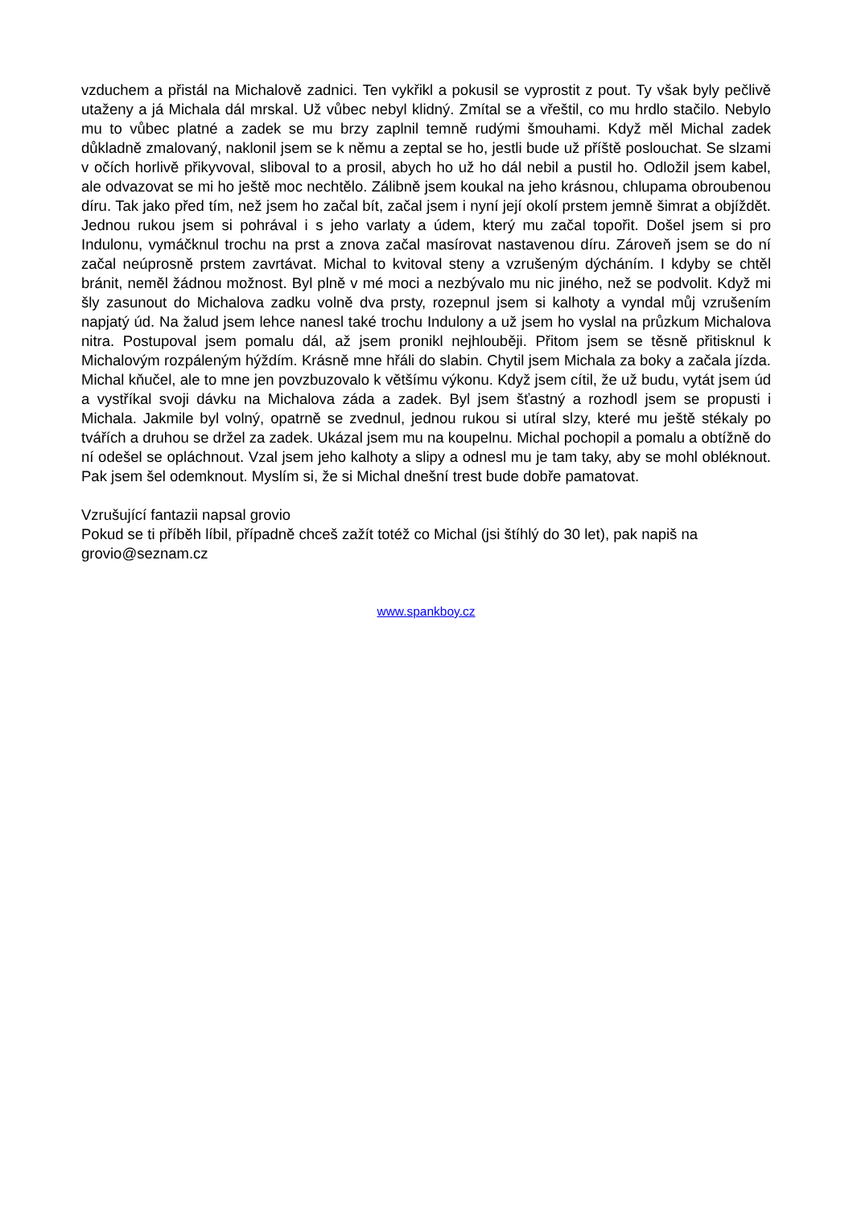vzduchem a přistál na Michalově zadnici. Ten vykřikl a pokusil se vyprostit z pout. Ty však byly pečlivě utaženy a já Michala dál mrskal. Už vůbec nebyl klidný. Zmítal se a vřeštil, co mu hrdlo stačilo. Nebylo mu to vůbec platné a zadek se mu brzy zaplnil temně rudými šmouhami. Když měl Michal zadek důkladně zmalovaný, naklonil jsem se k němu a zeptal se ho, jestli bude už příště poslouchat. Se slzami v očích horlivě přikyvoval, sliboval to a prosil, abych ho už ho dál nebil a pustil ho. Odložil jsem kabel, ale odvazovat se mi ho ještě moc nechtělo. Zálibně jsem koukal na jeho krásnou, chlupama obroubenou díru. Tak jako před tím, než jsem ho začal bít, začal jsem i nyní její okolí prstem jemně šimrat a objíždět. Jednou rukou jsem si pohrával i s jeho varlaty a údem, který mu začal topořit. Došel jsem si pro Indulonu, vymáčknul trochu na prst a znova začal masírovat nastavenou díru. Zároveň jsem se do ní začal neúprosně prstem zavrtávat. Michal to kvitoval steny a vzrušeným dýcháním. I kdyby se chtěl bránit, neměl žádnou možnost. Byl plně v mé moci a nezbývalo mu nic jiného, než se podvolit. Když mi šly zasunout do Michalova zadku volně dva prsty, rozepnul jsem si kalhoty a vyndal můj vzrušením napjatý úd. Na žalud jsem lehce nanesl také trochu Indulony a už jsem ho vyslal na průzkum Michalova nitra. Postupoval jsem pomalu dál, až jsem pronikl nejhlouběji. Přitom jsem se těsně přitisknul k Michalovým rozpáleným hýždím. Krásně mne hřáli do slabin. Chytil jsem Michala za boky a začala jízda. Michal kňučel, ale to mne jen povzbuzovalo k většímu výkonu. Když jsem cítil, že už budu, vytát jsem úd a vystříkal svoji dávku na Michalova záda a zadek. Byl jsem šťastný a rozhodl jsem se propusti i Michala. Jakmile byl volný, opatrně se zvednul, jednou rukou si utíral slzy, které mu ještě stékaly po tvářích a druhou se držel za zadek. Ukázal jsem mu na koupelnu. Michal pochopil a pomalu a obtížně do ní odešel se opláchnout. Vzal jsem jeho kalhoty a slipy a odnesl mu je tam taky, aby se mohl obléknout. Pak jsem šel odemknout. Myslím si, že si Michal dnešní trest bude dobře pamatovat.
Vzrušující fantazii napsal grovio
Pokud se ti příběh líbil, případně chceš zažít totéž co Michal (jsi štíhlý do 30 let), pak napiš na grovio@seznam.cz
www.spankboy.cz